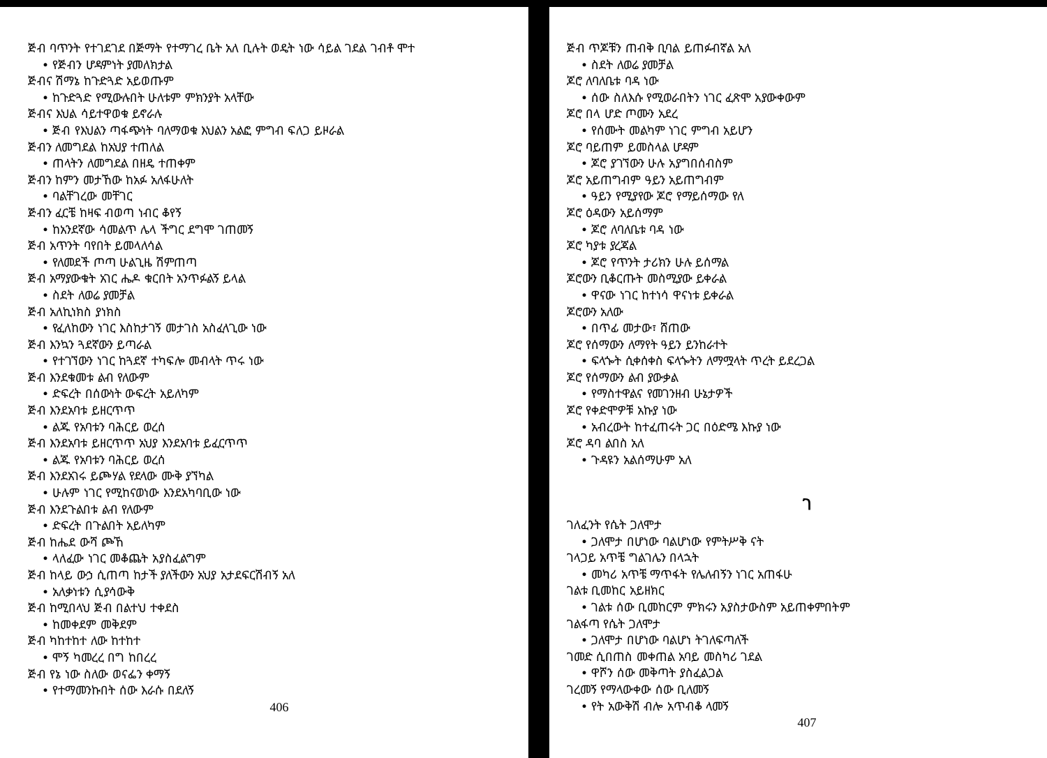ጅብ ባጥንት የተገደገደ በጅማት የተማገረ ቤት አለ ቢሉት ወዴት ነው ሳይል ገደል ገብቶ ሞተ
• የጅብን ሆዳምነት ያመለክታል
ጅብና ሽማኔ ከጉድጓድ አይወጡም
• ከጉድጓድ የሚውሉበት ሁለቱም ምክንያት አላቸው
ጅብና እህል ሳይተዋወቁ ይኖራሉ
• ጅብ የእህልን ጣፋጭነት ባለማወቁ እህልን አልፎ ምግብ ፍለጋ ይዞራል
ጅብን ለመግደል ከአህያ ተጠለል
• ጠላትን ለመግደል በዘዴ ተጠቀም
ጅብን ከምን መታኸው ከአፉ አለፋሁለት
• ባልቸገረው መቸገር
ጅብን ፈርቼ ከዛፍ ብወጣ ነብር ቆየኝ
• ከአንደኛው ሳመልጥ ሌላ ችግር ደግሞ ገጠመኝ
ጅብ አጥንት ባየበት ይመላለሳል
• የለመደች ጦጣ ሁልጊዜ ሽምጠጣ
ጅብ አማያውቁት አገር ሔዶ ቁርበት አንጥፉልኝ ይላል
• ስደት ለወሬ ያመቻል
ጅብ አለኪነክስ ያነክስ
• የፈለከውን ነገር እስከታገኝ መታገስ አስፈላጊው ነው
ጅብ እንኳን ጓደኛውን ይጣራል
• የተገኘውን ነገር ከጓደኛ ተካፍሎ መብላት ጥሩ ነው
ጅብ እንደቁመቱ ልብ የለውም
• ድፍረት በሰውነት ውፍረት አይለካም
ጅብ እንደአባቱ ይዘርጥጥ
• ልጁ የአባቱን ባሕርይ ወረሰ
ጅብ እንደአባቱ ይዘርጥጥ አህያ እንደአባቱ ይፈርጥጥ
• ልጁ የአባቱን ባሕርይ ወረሰ
ጅብ እንደአገሩ ይጮሃል የደላው ሙቅ ያኘካል
• ሁሉም ነገር የሚከናወነው እንደአካባቢው ነው
ጅብ እንደጉልበቱ ልብ የለውም
• ድፍረት በጉልበት አይለካም
ጅብ ከሔደ ውሻ ጮኸ
• ላለፈው ነገር መቆጨት አያስፈልግም
ጅብ ከላይ ውኃ ሲጠጣ ከታች ያለችውን አህያ አታደፍርሽብኝ አለ
• አለቃነቱን ሲያሳውቅ
ጅብ ከሚበላህ ጅብ በልተህ ተቀደስ
• ከመቀደም መቅደም
ጅብ ካከተከተ ለው ከተከተ
• ሞኝ ካመረረ በግ ከበረረ
ጅብ የኔ ነው ስለው ወናፌን ቀማኝ
• የተማመንኩበት ሰው እራሱ በደለኝ
406
ጅብ ጥጆቹን ጠብቅ ቢባል ይጠፉብኛል አለ
• ስደት ለወሬ ያመቻል
ጆሮ ለባለቤቱ ባዳ ነው
• ሰው ስለእሱ የሚወራበትን ነገር ፈጽሞ አያውቀውም
ጆሮ በላ ሆድ ጦሙን አደረ
• የሰሙት መልካም ነገር ምግብ አይሆን
ጆሮ ባይጠም ይመስላል ሆዳም
• ጆሮ ያገኘውን ሁሉ አያግበሰብስም
ጆሮ አይጠግብም ዓይን አይጠግብም
• ዓይን የሚያየው ጆሮ የማይሰማው የለ
ጆሮ ዕዳውን አይሰማም
• ጆሮ ለባለቤቱ ባዳ ነው
ጆሮ ካያቱ ያረጃል
• ጆሮ የጥንት ታሪክን ሁሉ ይሰማል
ጆሮውን ቢቆርጡት መስሚያው ይቀራል
• ዋናው ነገር ከተነሳ ዋናነቱ ይቀራል
ጆሮውን አለው
• በጥፊ መታው፣ ሸጠው
ጆሮ የሰማውን ለማየት ዓይን ይንከራተት
• ፍላጐት ሲቀሰቀስ ፍላጐትን ለማሟላት ጥረት ይደረጋል
ጆሮ የሰማውን ልብ ያውቃል
• የማስተዋልና የመገንዘብ ሁኔታዎች
ጆሮ የቀድሞዎቹ አኩያ ነው
• አብረውት ከተፈጠሩት ጋር በዕድሜ እኩያ ነው
ጆሮ ዳባ ልበስ አለ
• ጉዳዩን አልሰማሁም አለ
ገ
ገለፈንት የሴት ጋለሞታ
• ጋለሞታ በሆነው ባልሆነው የምትሥቅ ናት
ገላጋይ አጥቼ ግልገሌን በላኋት
• መካሪ አጥቼ ማጥፋት የሌለብኝን ነገር አጠፋሁ
ገልቱ ቢመከር አይዘክር
• ገልቱ ሰው ቢመከርም ምክሩን አያስታውስም አይጠቀምበትም
ገልፋጣ የሴት ጋለሞታ
• ጋለሞታ በሆነው ባልሆነ ትገለፍጣለች
ገመድ ሲበጠስ መቀጠል አባይ መስካሪ ገደል
• ዋሾን ሰው መቅጣት ያስፈልጋል
ገረመኝ የማላውቀው ሰው ቢለመኝ
• የት አውቅሽ ብሎ አጥብቆ ላመኝ
407